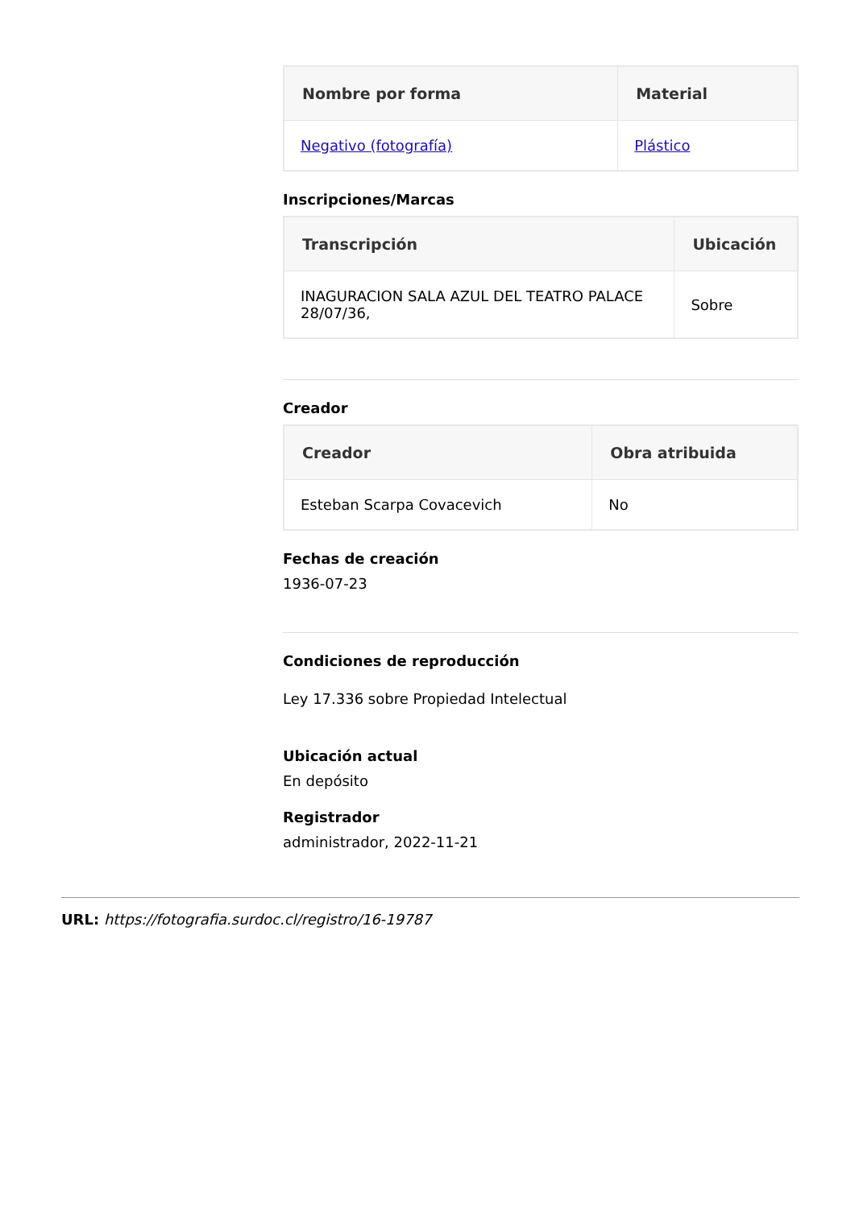| Nombre por forma | Material |
| --- | --- |
| Negativo (fotografía) | Plástico |
Inscripciones/Marcas
| Transcripción | Ubicación |
| --- | --- |
| INAGURACION SALA AZUL DEL TEATRO PALACE 28/07/36, | Sobre |
Creador
| Creador | Obra atribuida |
| --- | --- |
| Esteban Scarpa Covacevich | No |
Fechas de creación
1936-07-23
Condiciones de reproducción
Ley 17.336 sobre Propiedad Intelectual
Ubicación actual
En depósito
Registrador
administrador, 2022-11-21
URL: https://fotografia.surdoc.cl/registro/16-19787